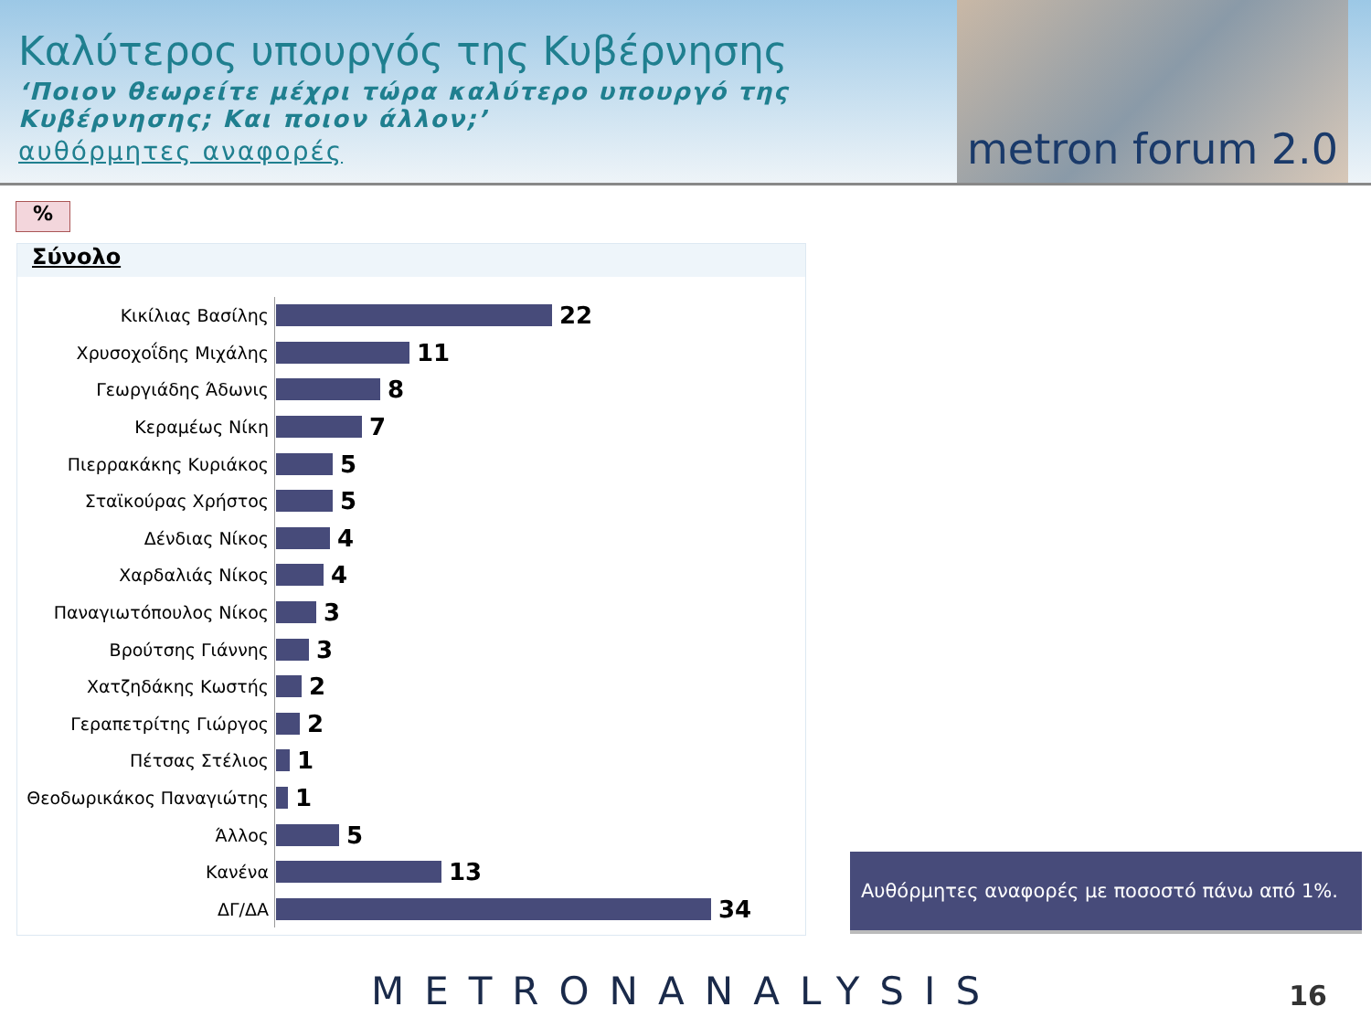Καλύτερος υπουργός της Κυβέρνησης
‘Ποιον θεωρείτε μέχρι τώρα καλύτερο υπουργό της Κυβέρνησης; Και ποιον άλλον;’
αυθόρμητες αναφορές
metron forum 2.0
%
Σύνολο
Κικίλιας Βασίλης
22
Χρυσοχοΐδης Μιχάλης
11
Γεωργιάδης Άδωνις
8
Κεραμέως Νίκη
7
Πιερρακάκης Κυριάκος
5
Σταϊκούρας Χρήστος
5
Δένδιας Νίκος
4
Χαρδαλιάς Νίκος
4
Παναγιωτόπουλος Νίκος
3
Βρούτσης Γιάννης
3
Χατζηδάκης Κωστής
2
Γεραπετρίτης Γιώργος
2
Πέτσας Στέλιος
1
Θεοδωρικάκος Παναγιώτης
1
Άλλος
5
Κανένα
13
ΔΓ/ΔΑ
34
Αυθόρμητες αναφορές με ποσοστό πάνω από 1%.
METRONANALYSIS 16